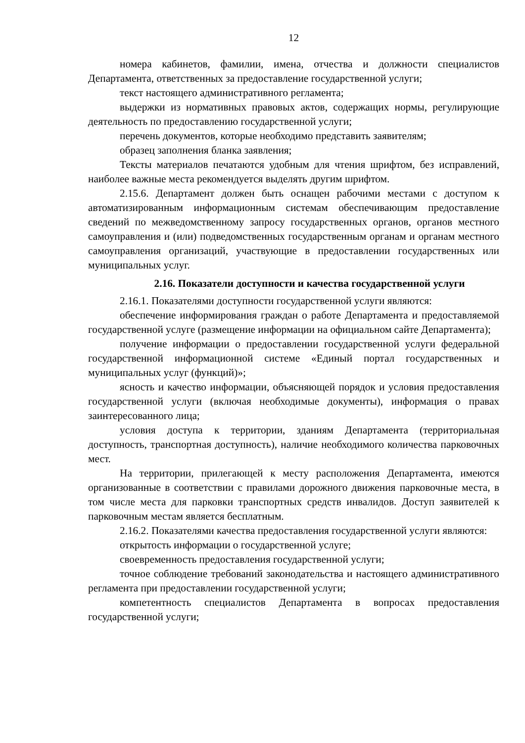12
номера кабинетов, фамилии, имена, отчества и должности специалистов Департамента, ответственных за предоставление государственной услуги;
текст настоящего административного регламента;
выдержки из нормативных правовых актов, содержащих нормы, регулирующие деятельность по предоставлению государственной услуги;
перечень документов, которые необходимо представить заявителям;
образец заполнения бланка заявления;
Тексты материалов печатаются удобным для чтения шрифтом, без исправлений, наиболее важные места рекомендуется выделять другим шрифтом.
2.15.6. Департамент должен быть оснащен рабочими местами с доступом к автоматизированным информационным системам обеспечивающим предоставление сведений по межведомственному запросу государственных органов, органов местного самоуправления и (или) подведомственных государственным органам и органам местного самоуправления организаций, участвующие в предоставлении государственных или муниципальных услуг.
2.16. Показатели доступности и качества государственной услуги
2.16.1. Показателями доступности государственной услуги являются:
обеспечение информирования граждан о работе Департамента и предоставляемой государственной услуге (размещение информации на официальном сайте Департамента);
получение информации о предоставлении государственной услуги федеральной государственной информационной системе «Единый портал государственных и муниципальных услуг (функций)»;
ясность и качество информации, объясняющей порядок и условия предоставления государственной услуги (включая необходимые документы), информация о правах заинтересованного лица;
условия доступа к территории, зданиям Департамента (территориальная доступность, транспортная доступность), наличие необходимого количества парковочных мест.
На территории, прилегающей к месту расположения Департамента, имеются организованные в соответствии с правилами дорожного движения парковочные места, в том числе места для парковки транспортных средств инвалидов. Доступ заявителей к парковочным местам является бесплатным.
2.16.2. Показателями качества предоставления государственной услуги являются:
открытость информации о государственной услуге;
своевременность предоставления государственной услуги;
точное соблюдение требований законодательства и настоящего административного регламента при предоставлении государственной услуги;
компетентность специалистов Департамента в вопросах предоставления государственной услуги;